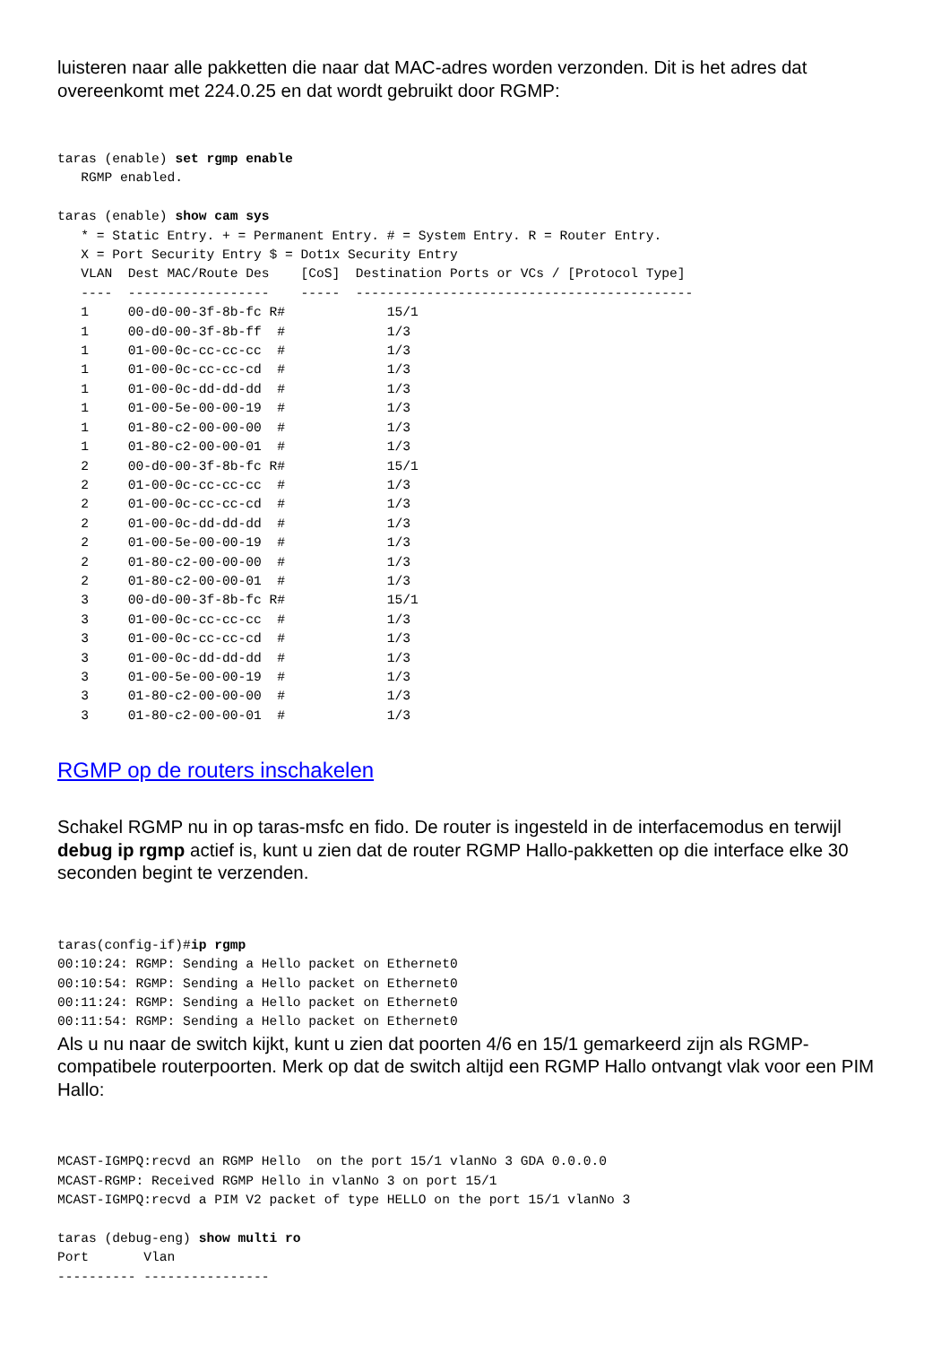luisteren naar alle pakketten die naar dat MAC-adres worden verzonden. Dit is het adres dat overeenkomt met 224.0.25 en dat wordt gebruikt door RGMP:
taras (enable) set rgmp enable
   RGMP enabled.

taras (enable) show cam sys
   * = Static Entry. + = Permanent Entry. # = System Entry. R = Router Entry.
   X = Port Security Entry $ = Dot1x Security Entry
   VLAN  Dest MAC/Route Des    [CoS]  Destination Ports or VCs / [Protocol Type]
   ----  ------------------    -----  -------------------------------------------
   1     00-d0-00-3f-8b-fc R#             15/1
   1     00-d0-00-3f-8b-ff  #             1/3
   1     01-00-0c-cc-cc-cc  #             1/3
   1     01-00-0c-cc-cc-cd  #             1/3
   1     01-00-0c-dd-dd-dd  #             1/3
   1     01-00-5e-00-00-19  #             1/3
   1     01-80-c2-00-00-00  #             1/3
   1     01-80-c2-00-00-01  #             1/3
   2     00-d0-00-3f-8b-fc R#             15/1
   2     01-00-0c-cc-cc-cc  #             1/3
   2     01-00-0c-cc-cc-cd  #             1/3
   2     01-00-0c-dd-dd-dd  #             1/3
   2     01-00-5e-00-00-19  #             1/3
   2     01-80-c2-00-00-00  #             1/3
   2     01-80-c2-00-00-01  #             1/3
   3     00-d0-00-3f-8b-fc R#             15/1
   3     01-00-0c-cc-cc-cc  #             1/3
   3     01-00-0c-cc-cc-cd  #             1/3
   3     01-00-0c-dd-dd-dd  #             1/3
   3     01-00-5e-00-00-19  #             1/3
   3     01-80-c2-00-00-00  #             1/3
   3     01-80-c2-00-00-01  #             1/3
RGMP op de routers inschakelen
Schakel RGMP nu in op taras-msfc en fido. De router is ingesteld in de interfacemodus en terwijl debug ip rgmp actief is, kunt u zien dat de router RGMP Hallo-pakketten op die interface elke 30 seconden begint te verzenden.
taras(config-if)#ip rgmp
00:10:24: RGMP: Sending a Hello packet on Ethernet0
00:10:54: RGMP: Sending a Hello packet on Ethernet0
00:11:24: RGMP: Sending a Hello packet on Ethernet0
00:11:54: RGMP: Sending a Hello packet on Ethernet0
Als u nu naar de switch kijkt, kunt u zien dat poorten 4/6 en 15/1 gemarkeerd zijn als RGMP-compatibele routerpoorten. Merk op dat de switch altijd een RGMP Hallo ontvangt vlak voor een PIM Hallo:
MCAST-IGMPQ:recvd an RGMP Hello  on the port 15/1 vlanNo 3 GDA 0.0.0.0
MCAST-RGMP: Received RGMP Hello in vlanNo 3 on port 15/1
MCAST-IGMPQ:recvd a PIM V2 packet of type HELLO on the port 15/1 vlanNo 3

taras (debug-eng) show multi ro
Port       Vlan
---------- ----------------